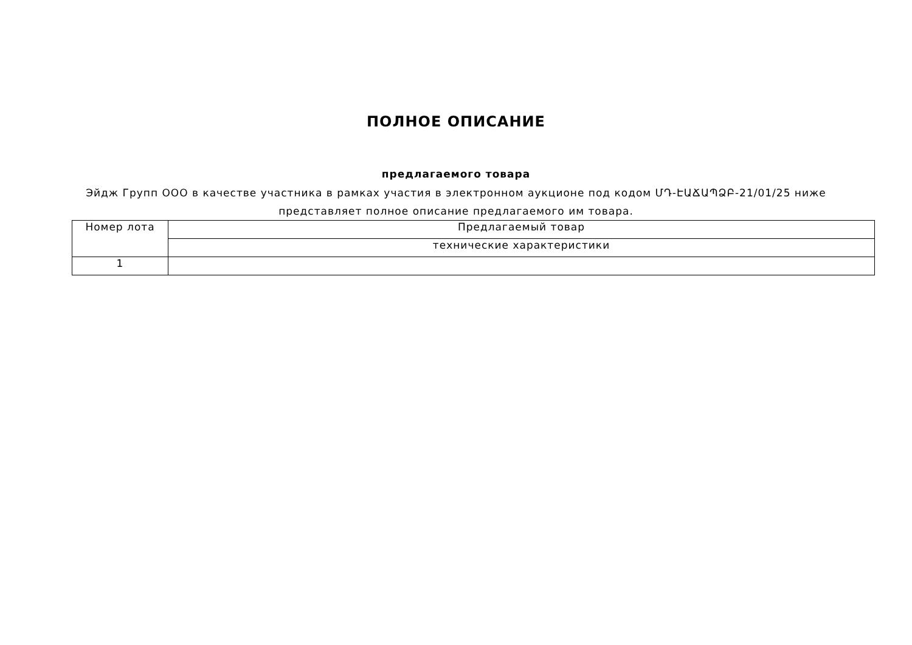ПОЛНОЕ ОПИСАНИЕ
предлагаемого товара
Эйдж Групп ООО в качестве участника в рамках участия в электронном аукционе под кодом ՄԴ-ԷԱՃԱՊՁԲ-21/01/25 ниже представляет полное описание предлагаемого им товара.
| Номер лота | Предлагаемый товар |
| --- | --- |
| | технические характеристики |
| 1 | |